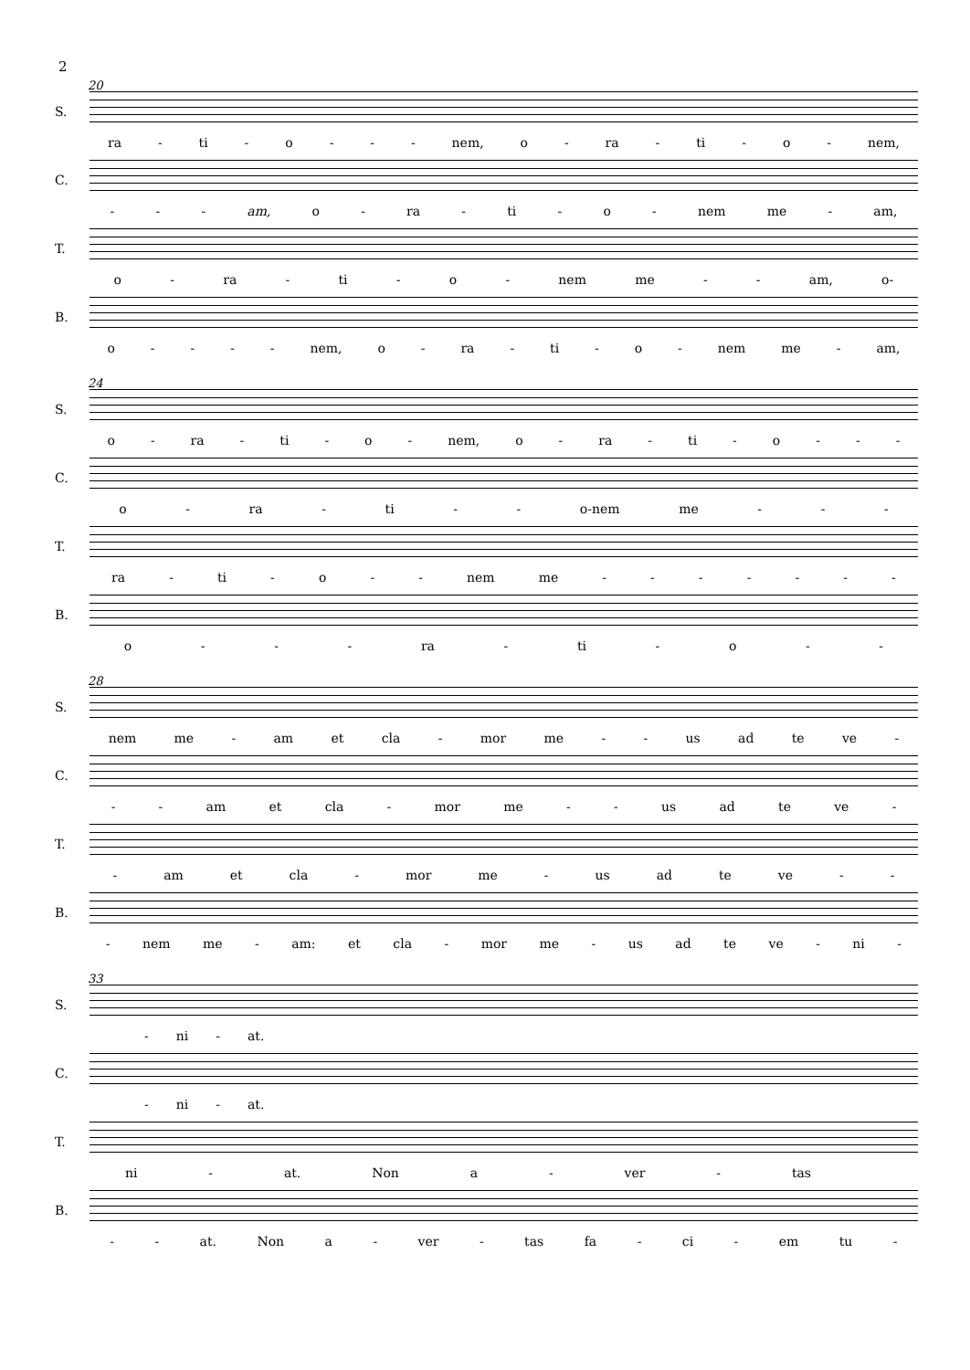2
20
S. ra - ti - o - - - nem, o - ra - ti - o - nem,
C. - - - am, o - ra - ti - o - nem me - am,
T. o - ra - ti - o - nem me - - am, o-
B. o - - - - nem, o - ra - ti - o - nem me - am,
24
S. o - ra - ti - o - nem, o - ra - ti - o - - -
C. o - ra - ti - - o-nem me - - -
T. ra - ti - o - - nem me - - - - - - -
B. o - - - ra - ti - o - -
28
S. nem me - am et cla - mor me - - us ad te ve -
C. - - am et cla - mor me - - us ad te ve -
T. - am et cla - mor me - us ad te ve - -
B. - nem me - am: et cla - mor me - us ad te ve - ni -
33
S. - ni - at.
C. - ni - at.
T. ni - at. Non a - ver - tas
B. - - at. Non a - ver - tas fa - ci - em tu -